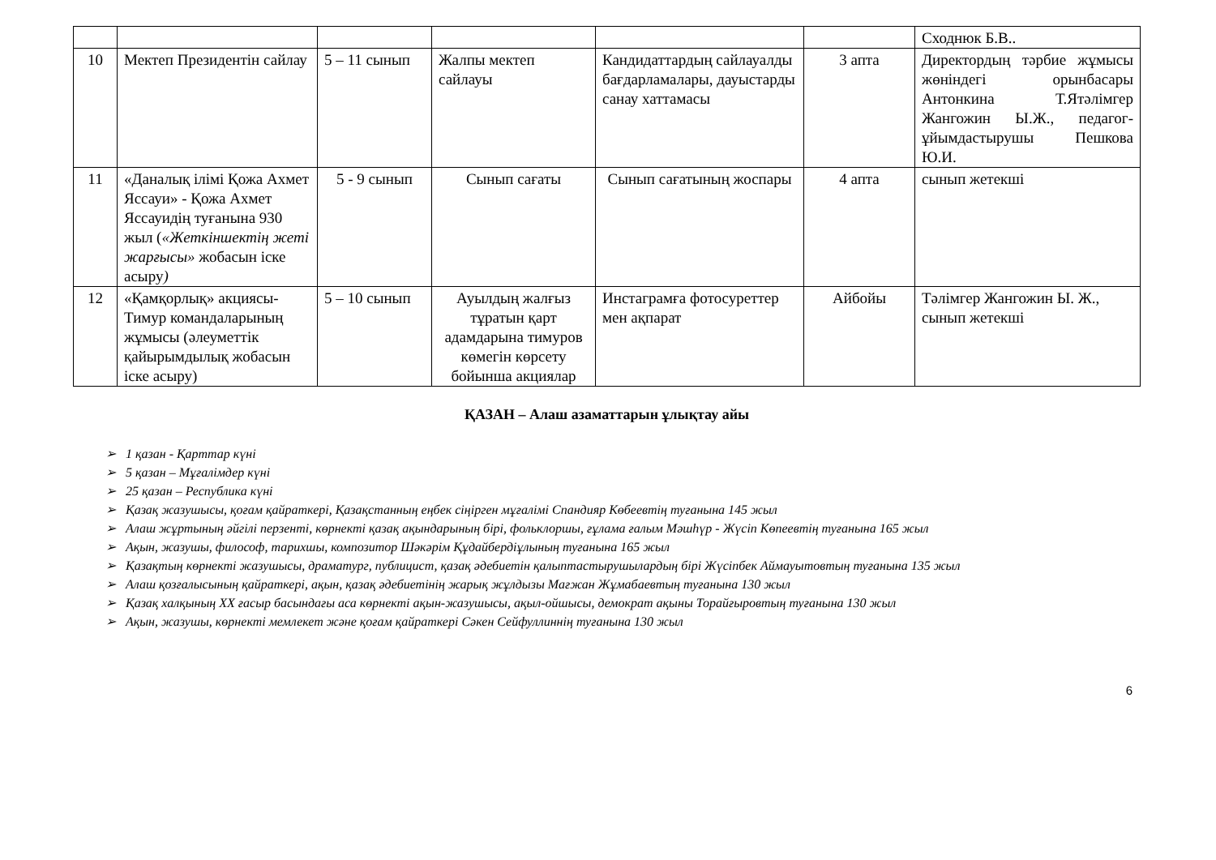| | | | | | | Сходнюк Б.В.. |
| 10 | Мектеп Президентін сайлау | 5 – 11 сынып | Жалпы мектеп сайлауы | Кандидаттардың сайлауалды бағдарламалары, дауыстарды санау хаттамасы | 3 апта | Директордың тәрбие жұмысы жөніндегі орынбасары Антонкина Т.Ятәлімгер Жангожин Ы.Ж., педагог-ұйымдастырушы Пешкова Ю.И. |
| 11 | «Даналық ілімі Қожа Ахмет Яссауи» - Қожа Ахмет Яссауидің туғанына 930 жыл ( «Жеткіншектің жеті жарғысы» жобасын іске асыру ) | 5 - 9 сынып | Сынып сағаты | Сынып сағатының жоспары | 4 апта | сынып жетекші |
| 12 | «Қамқорлық» акциясы-Тимур командаларының жұмысы (әлеуметтік қайырымдылық жобасын іске асыру) | 5 – 10 сынып | Ауылдың жалғыз тұратын қарт адамдарына тимуров көмегін көрсету бойынша акциялар | Инстаграмға фотосуреттер мен ақпарат | Айбойы | Тәлімгер Жангожин Ы. Ж., сынып жетекші |
ҚАЗАН – Алаш азаматтарын ұлықтау айы
➢ 1 қазан - Қарттар күні
➢ 5 қазан – Мұғалімдер күні
➢ 25 қазан – Республика күні
➢ Қазақ жазушысы, қоғам қайраткері, Қазақстанның еңбек сіңірген мұғалімі Спандияр Көбеевтің туғанына 145 жыл
➢ Алаш жұртының әйгілі перзенті, көрнекті қазақ ақындарының бірі, фольклоршы, ғұлама ғалым Мәшһүр - Жүсіп Көпеевтің туғанына 165 жыл
➢ Ақын, жазушы, философ, тарихшы, композитор Шәкәрім Құдайбердіұлының туғанына 165 жыл
➢ Қазақтың көрнекті жазушысы, драматург, публицист, қазақ әдебиетін қалыптастырушылардың бірі Жүсіпбек Аймауытовтың туғанына 135 жыл
➢ Алаш қозғалысының қайраткері, ақын, қазақ әдебиетінің жарық жұлдызы Мағжан Жұмабаевтың туғанына 130 жыл
➢ Қазақ халқының XX ғасыр басындағы аса көрнекті ақын-жазушысы, ақыл-ойшысы, демократ ақыны Торайғыровтың туғанына 130 жыл
➢ Ақын, жазушы, көрнекті мемлекет және қоғам қайраткері Сәкен Сейфуллиннің туғанына 130 жыл
6